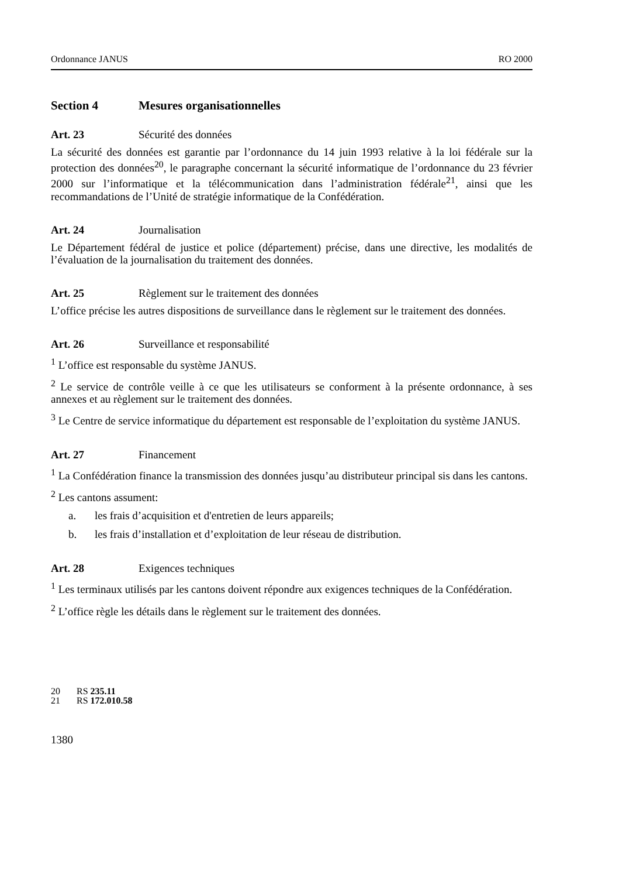Ordonnance JANUS RO 2000
Section 4 Mesures organisationnelles
Art. 23 Sécurité des données
La sécurité des données est garantie par l’ordonnance du 14 juin 1993 relative à la loi fédérale sur la protection des données<sup>20</sup>, le paragraphe concernant la sécurité informatique de l’ordonnance du 23 février 2000 sur l’informatique et la télécommunication dans l’administration fédérale<sup>21</sup>, ainsi que les recommandations de l’Unité de stratégie informatique de la Confédération.
Art. 24 Journalisation
Le Département fédéral de justice et police (département) précise, dans une directive, les modalités de l’évaluation de la journalisation du traitement des données.
Art. 25 Règlement sur le traitement des données
L’office précise les autres dispositions de surveillance dans le règlement sur le traitement des données.
Art. 26 Surveillance et responsabilité
<sup>1</sup> L’office est responsable du système JANUS.
<sup>2</sup> Le service de contrôle veille à ce que les utilisateurs se conforment à la présente ordonnance, à ses annexes et au règlement sur le traitement des données.
<sup>3</sup> Le Centre de service informatique du département est responsable de l’exploitation du système JANUS.
Art. 27 Financement
<sup>1</sup> La Confédération finance la transmission des données jusqu’au distributeur principal sis dans les cantons.
<sup>2</sup> Les cantons assument:
a. les frais d’acquisition et d'entretien de leurs appareils;
b. les frais d’installation et d’exploitation de leur réseau de distribution.
Art. 28 Exigences techniques
<sup>1</sup> Les terminaux utilisés par les cantons doivent répondre aux exigences techniques de la Confédération.
<sup>2</sup> L’office règle les détails dans le règlement sur le traitement des données.
20 RS 235.11
21 RS 172.010.58
1380